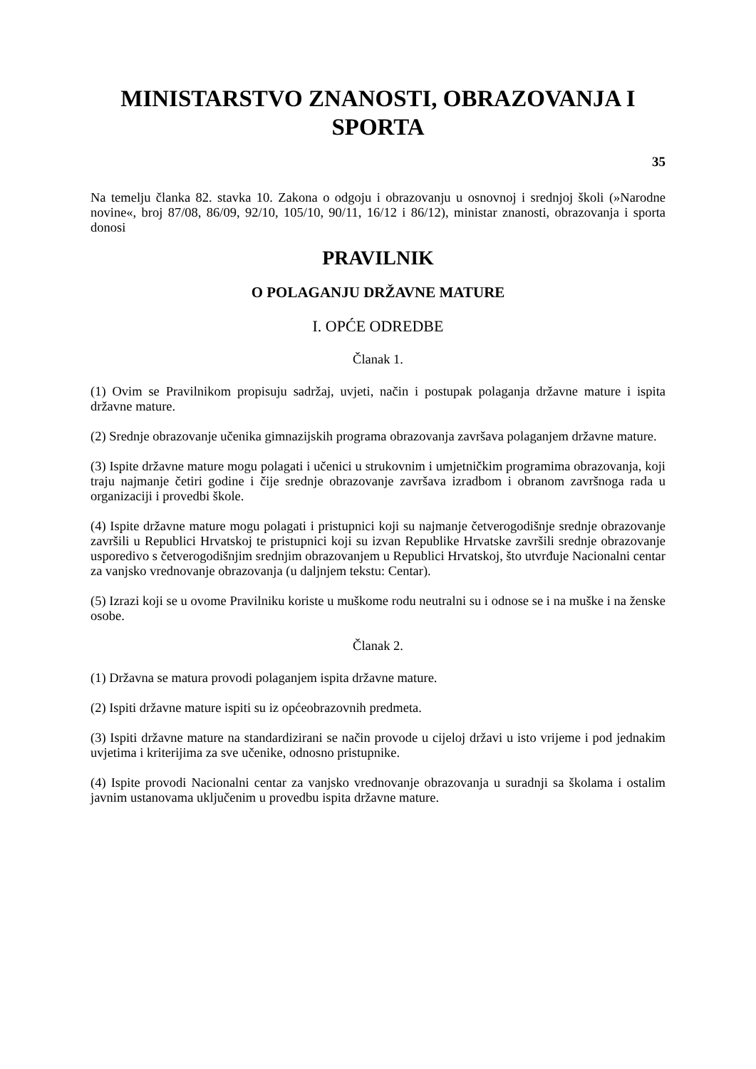MINISTARSTVO ZNANOSTI, OBRAZOVANJA I SPORTA
35
Na temelju članka 82. stavka 10. Zakona o odgoju i obrazovanju u osnovnoj i srednjoj školi (»Narodne novine«, broj 87/08, 86/09, 92/10, 105/10, 90/11, 16/12 i 86/12), ministar znanosti, obrazovanja i sporta donosi
PRAVILNIK
O POLAGANJU DRŽAVNE MATURE
I. OPĆE ODREDBE
Članak 1.
(1) Ovim se Pravilnikom propisuju sadržaj, uvjeti, način i postupak polaganja državne mature i ispita državne mature.
(2) Srednje obrazovanje učenika gimnazijskih programa obrazovanja završava polaganjem državne mature.
(3) Ispite državne mature mogu polagati i učenici u strukovnim i umjetničkim programima obrazovanja, koji traju najmanje četiri godine i čije srednje obrazovanje završava izradbom i obranom završnoga rada u organizaciji i provedbi škole.
(4) Ispite državne mature mogu polagati i pristupnici koji su najmanje četverogodišnje srednje obrazovanje završili u Republici Hrvatskoj te pristupnici koji su izvan Republike Hrvatske završili srednje obrazovanje usporedivo s četverogodišnjim srednjim obrazovanjem u Republici Hrvatskoj, što utvrđuje Nacionalni centar za vanjsko vrednovanje obrazovanja (u daljnjem tekstu: Centar).
(5) Izrazi koji se u ovome Pravilniku koriste u muškome rodu neutralni su i odnose se i na muške i na ženske osobe.
Članak 2.
(1) Državna se matura provodi polaganjem ispita državne mature.
(2) Ispiti državne mature ispiti su iz općeobrazovnih predmeta.
(3) Ispiti državne mature na standardizirani se način provode u cijeloj državi u isto vrijeme i pod jednakim uvjetima i kriterijima za sve učenike, odnosno pristupnike.
(4) Ispite provodi Nacionalni centar za vanjsko vrednovanje obrazovanja u suradnji sa školama i ostalim javnim ustanovama uključenim u provedbu ispita državne mature.